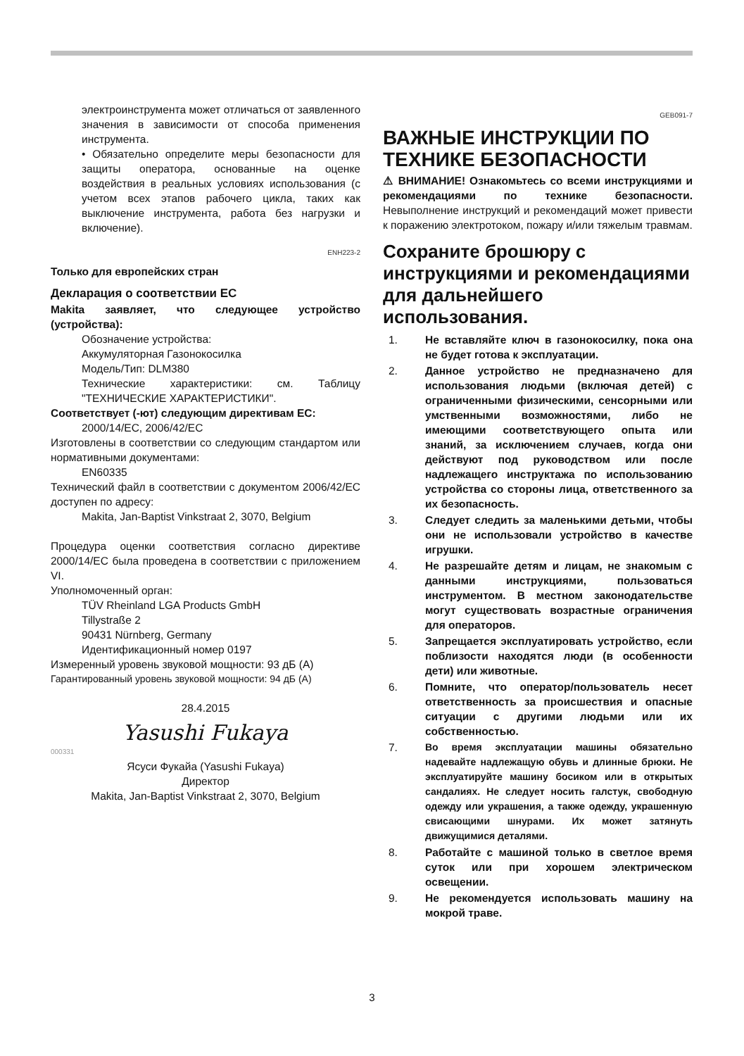электроинструмента может отличаться от заявленного значения в зависимости от способа применения инструмента.
• Обязательно определите меры безопасности для защиты оператора, основанные на оценке воздействия в реальных условиях использования (с учетом всех этапов рабочего цикла, таких как выключение инструмента, работа без нагрузки и включение).
ENH223-2
Только для европейских стран
Декларация о соответствии ЕС
Makita заявляет, что следующее устройство (устройства):
Обозначение устройства:
Аккумуляторная Газонокосилка
Модель/Тип: DLM380
Технические характеристики: см. Таблицу "ТЕХНИЧЕСКИЕ ХАРАКТЕРИСТИКИ".
Соответствует (-ют) следующим директивам ЕС:
2000/14/EC, 2006/42/EC
Изготовлены в соответствии со следующим стандартом или нормативными документами:
EN60335
Технический файл в соответствии с документом 2006/42/EC доступен по адресу:
Makita, Jan-Baptist Vinkstraat 2, 3070, Belgium
Процедура оценки соответствия согласно директиве 2000/14/EC была проведена в соответствии с приложением VI.
Уполномоченный орган:
TÜV Rheinland LGA Products GmbH
Tillystraße 2
90431 Nürnberg, Germany
Идентификационный номер 0197
Измеренный уровень звуковой мощности: 93 дБ (A)
Гарантированный уровень звуковой мощности: 94 дБ (A)
28.4.2015
Yasushi Fukaya
000331
Ясуси Фукайа (Yasushi Fukaya)
Директор
Makita, Jan-Baptist Vinkstraat 2, 3070, Belgium
GEB091-7
ВАЖНЫЕ ИНСТРУКЦИИ ПО ТЕХНИКЕ БЕЗОПАСНОСТИ
⚠ ВНИМАНИЕ! Ознакомьтесь со всеми инструкциями и рекомендациями по технике безопасности. Невыполнение инструкций и рекомендаций может привести к поражению электротоком, пожару и/или тяжелым травмам.
Сохраните брошюру с инструкциями и рекомендациями для дальнейшего использования.
1. Не вставляйте ключ в газонокосилку, пока она не будет готова к эксплуатации.
2. Данное устройство не предназначено для использования людьми (включая детей) с ограниченными физическими, сенсорными или умственными возможностями, либо не имеющими соответствующего опыта или знаний, за исключением случаев, когда они действуют под руководством или после надлежащего инструктажа по использованию устройства со стороны лица, ответственного за их безопасность.
3. Следует следить за маленькими детьми, чтобы они не использовали устройство в качестве игрушки.
4. Не разрешайте детям и лицам, не знакомым с данными инструкциями, пользоваться инструментом. В местном законодательстве могут существовать возрастные ограничения для операторов.
5. Запрещается эксплуатировать устройство, если поблизости находятся люди (в особенности дети) или животные.
6. Помните, что оператор/пользователь несет ответственность за происшествия и опасные ситуации с другими людьми или их собственностью.
7. Во время эксплуатации машины обязательно надевайте надлежащую обувь и длинные брюки. Не эксплуатируйте машину босиком или в открытых сандалиях. Не следует носить галстук, свободную одежду или украшения, а также одежду, украшенную свисающими шнурами. Их может затянуть движущимися деталями.
8. Работайте с машиной только в светлое время суток или при хорошем электрическом освещении.
9. Не рекомендуется использовать машину на мокрой траве.
3